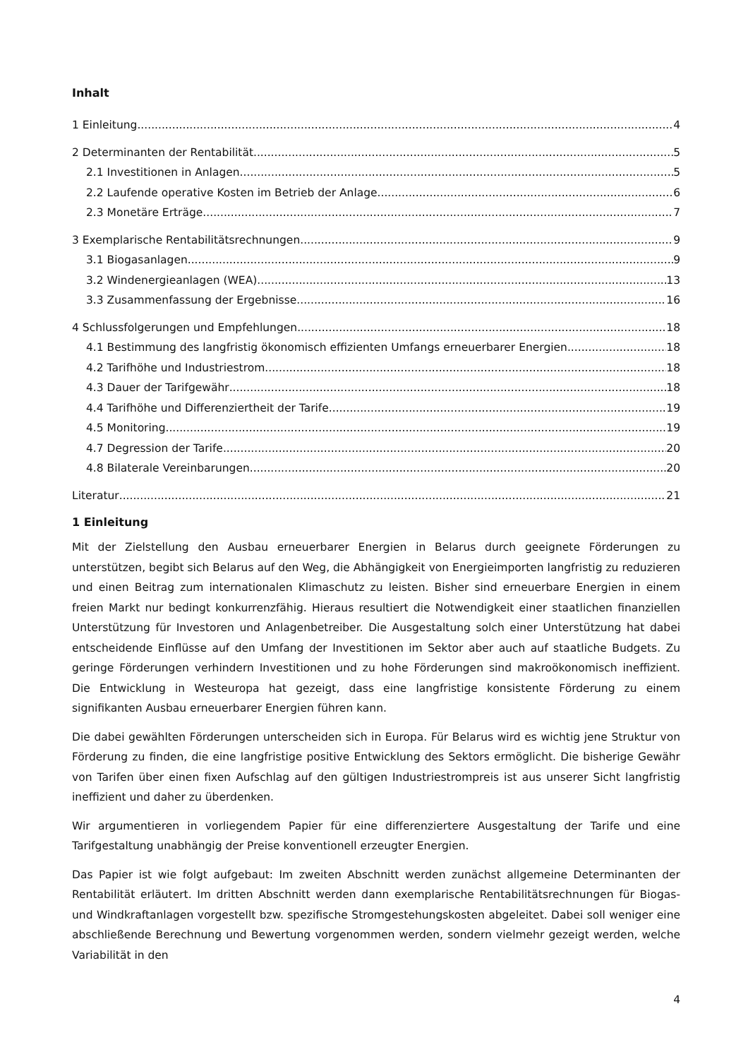Inhalt
1 Einleitung 4
2 Determinanten der Rentabilität 5
2.1 Investitionen in Anlagen 5
2.2 Laufende operative Kosten im Betrieb der Anlage 6
2.3 Monetäre Erträge 7
3 Exemplarische Rentabilitätsrechnungen 9
3.1 Biogasanlagen 9
3.2 Windenergieanlagen (WEA) 13
3.3 Zusammenfassung der Ergebnisse 16
4 Schlussfolgerungen und Empfehlungen 18
4.1 Bestimmung des langfristig ökonomisch effizienten Umfangs erneuerbarer Energien 18
4.2 Tarifhöhe und Industriestrom 18
4.3 Dauer der Tarifgewähr 18
4.4 Tarifhöhe und Differenziertheit der Tarife 19
4.5 Monitoring 19
4.7 Degression der Tarife 20
4.8 Bilaterale Vereinbarungen 20
Literatur 21
1 Einleitung
Mit der Zielstellung den Ausbau erneuerbarer Energien in Belarus durch geeignete Förderungen zu unterstützen, begibt sich Belarus auf den Weg, die Abhängigkeit von Energieimporten langfristig zu reduzieren und einen Beitrag zum internationalen Klimaschutz zu leisten. Bisher sind erneuerbare Energien in einem freien Markt nur bedingt konkurrenzfähig. Hieraus resultiert die Notwendigkeit einer staatlichen finanziellen Unterstützung für Investoren und Anlagenbetreiber. Die Ausgestaltung solch einer Unterstützung hat dabei entscheidende Einflüsse auf den Umfang der Investitionen im Sektor aber auch auf staatliche Budgets. Zu geringe Förderungen verhindern Investitionen und zu hohe Förderungen sind makroökonomisch ineffizient. Die Entwicklung in Westeuropa hat gezeigt, dass eine langfristige konsistente Förderung zu einem signifikanten Ausbau erneuerbarer Energien führen kann.
Die dabei gewählten Förderungen unterscheiden sich in Europa. Für Belarus wird es wichtig jene Struktur von Förderung zu finden, die eine langfristige positive Entwicklung des Sektors ermöglicht. Die bisherige Gewähr von Tarifen über einen fixen Aufschlag auf den gültigen Industriestrompreis ist aus unserer Sicht langfristig ineffizient und daher zu überdenken.
Wir argumentieren in vorliegendem Papier für eine differenziertere Ausgestaltung der Tarife und eine Tarifgestaltung unabhängig der Preise konventionell erzeugter Energien.
Das Papier ist wie folgt aufgebaut: Im zweiten Abschnitt werden zunächst allgemeine Determinanten der Rentabilität erläutert. Im dritten Abschnitt werden dann exemplarische Rentabilitätsrechnungen für Biogas- und Windkraftanlagen vorgestellt bzw. spezifische Stromgestehungskosten abgeleitet. Dabei soll weniger eine abschließende Berechnung und Bewertung vorgenommen werden, sondern vielmehr gezeigt werden, welche Variabilität in den
4